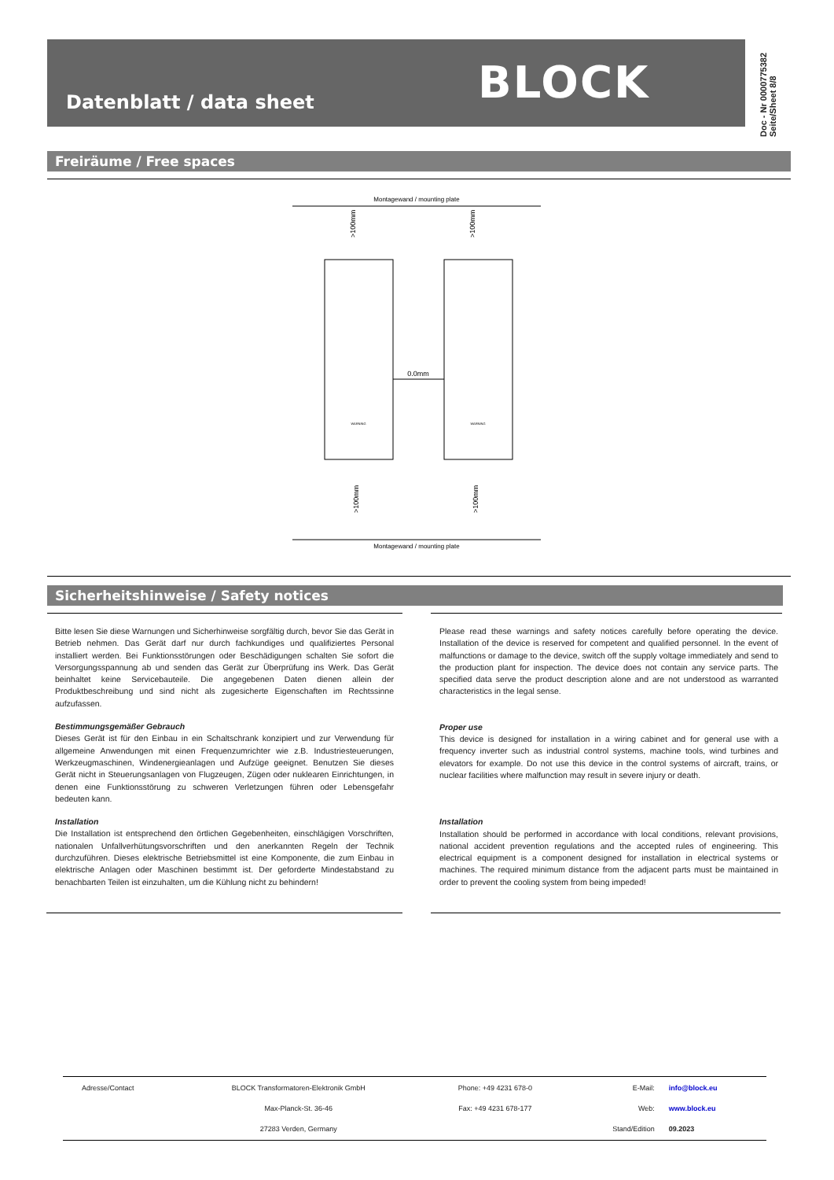Datenblatt / data sheet BLOCK
Doc - Nr 0000775382
Seite/Sheet 8/8
Freiräume / Free spaces
0.0mm
Montagewand / mounting plate
Montagewand / mounting plate
>100mm
>100mm
>100mm
>100mm
WARNING
WARNING
Sicherheitshinweise / Safety notices
Bitte lesen Sie diese Warnungen und Sicherhinweise sorgfältig durch, bevor Sie das Gerät in Betrieb nehmen. Das Gerät darf nur durch fachkundiges und qualifiziertes Personal installiert werden. Bei Funktionsstörungen oder Beschädigungen schalten Sie sofort die Versorgungsspannung ab und senden das Gerät zur Überprüfung ins Werk. Das Gerät beinhaltet keine Servicebauteile. Die angegebenen Daten dienen allein der Produktbeschreibung und sind nicht als zugesicherte Eigenschaften im Rechtssinne aufzufassen.
Bestimmungsgemäßer Gebrauch
Dieses Gerät ist für den Einbau in ein Schaltschrank konzipiert und zur Verwendung für allgemeine Anwendungen mit einen Frequenzumrichter wie z.B. Industriesteuerungen, Werkzeugmaschinen, Windenergieanlagen und Aufzüge geeignet. Benutzen Sie dieses Gerät nicht in Steuerungsanlagen von Flugzeugen, Zügen oder nuklearen Einrichtungen, in denen eine Funktionsstörung zu schweren Verletzungen führen oder Lebensgefahr bedeuten kann.
Installation
Die Installation ist entsprechend den örtlichen Gegebenheiten, einschlägigen Vorschriften, nationalen Unfallverhütungsvorschriften und den anerkannten Regeln der Technik durchzuführen. Dieses elektrische Betriebsmittel ist eine Komponente, die zum Einbau in elektrische Anlagen oder Maschinen bestimmt ist. Der geforderte Mindestabstand zu benachbarten Teilen ist einzuhalten, um die Kühlung nicht zu behindern!
Please read these warnings and safety notices carefully before operating the device. Installation of the device is reserved for competent and qualified personnel. In the event of malfunctions or damage to the device, switch off the supply voltage immediately and send to the production plant for inspection. The device does not contain any service parts. The specified data serve the product description alone and are not understood as warranted characteristics in the legal sense.
Proper use
This device is designed for installation in a wiring cabinet and for general use with a frequency inverter such as industrial control systems, machine tools, wind turbines and elevators for example. Do not use this device in the control systems of aircraft, trains, or nuclear facilities where malfunction may result in severe injury or death.
Installation
Installation should be performed in accordance with local conditions, relevant provisions, national accident prevention regulations and the accepted rules of engineering. This electrical equipment is a component designed for installation in electrical systems or machines. The required minimum distance from the adjacent parts must be maintained in order to prevent the cooling system from being impeded!
| Adresse/Contact | BLOCK Transformatoren-Elektronik GmbH | Phone: +49 4231 678-0 | E-Mail: | info@block.eu |
| | Max-Planck-St. 36-46 | Fax: +49 4231 678-177 | Web: | www.block.eu |
| | 27283 Verden, Germany | | Stand/Edition | 09.2023 |